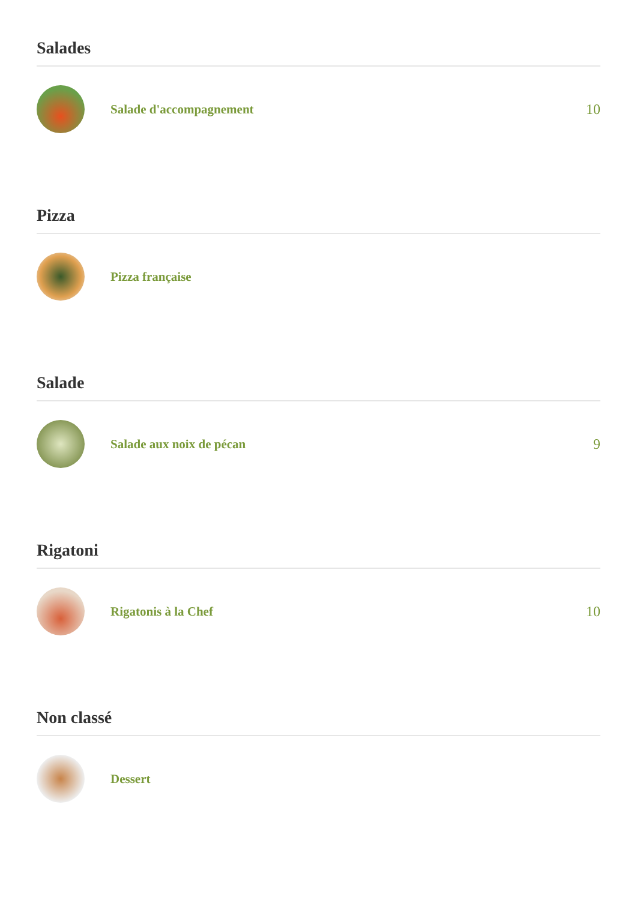Salades
Salade d'accompagnement 10
Pizza
Pizza française
Salade
Salade aux noix de pécan 9
Rigatoni
Rigatonis à la Chef 10
Non classé
Dessert